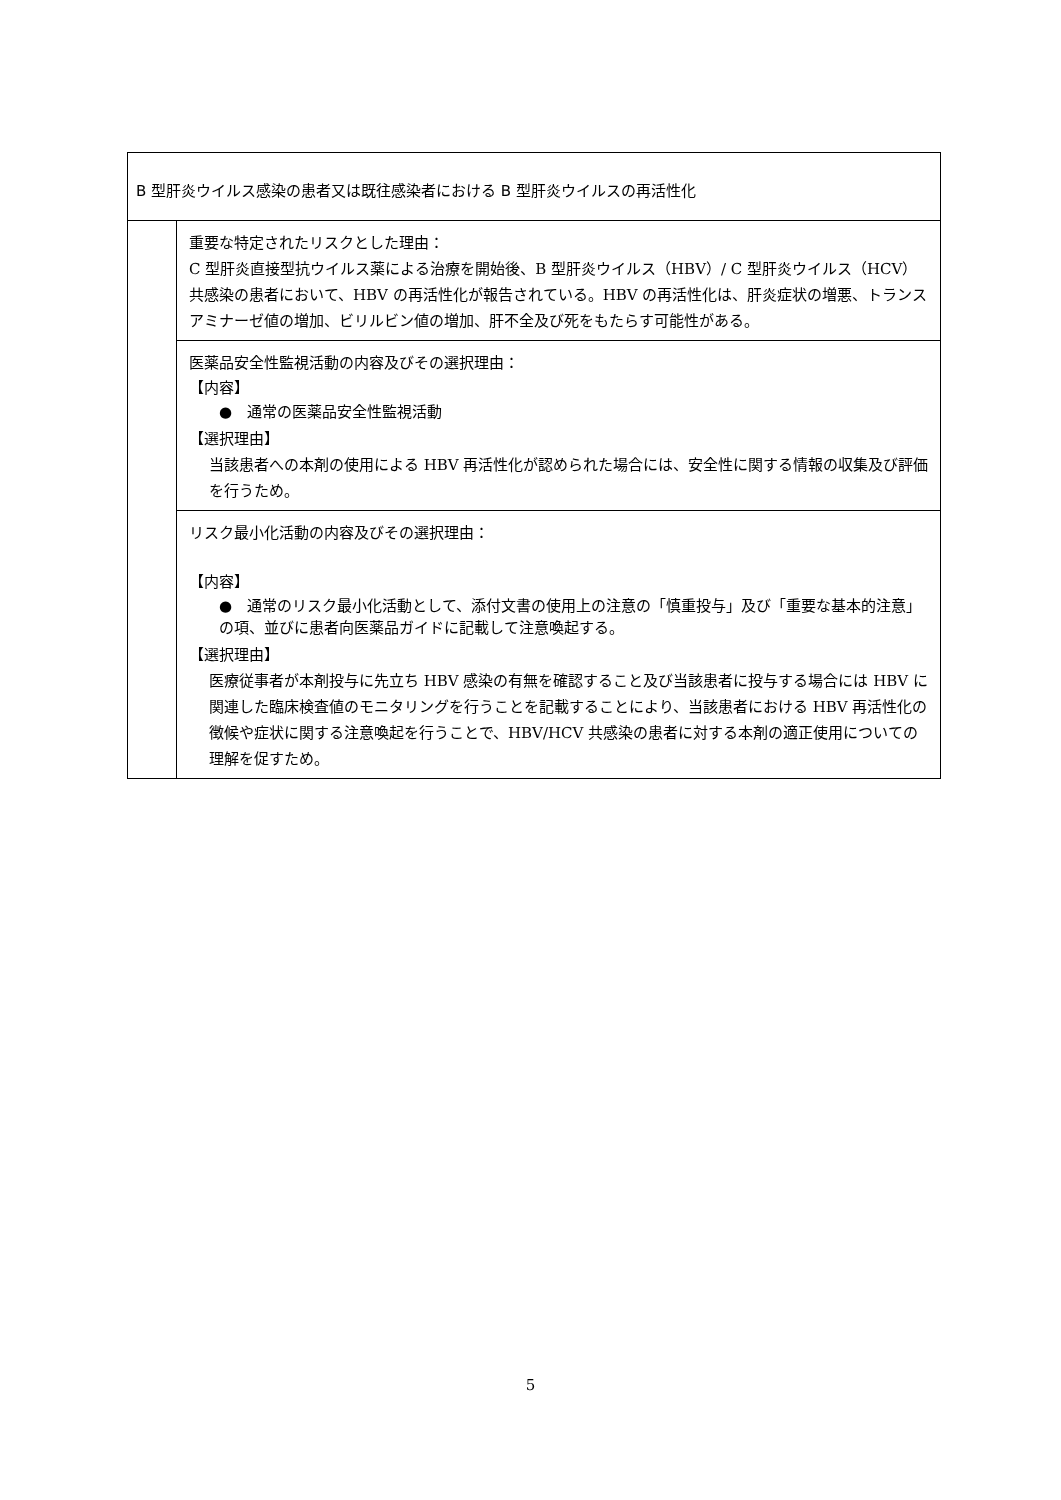| B 型肝炎ウイルス感染の患者又は既往感染者における B 型肝炎ウイルスの再活性化 | |
| | 重要な特定されたリスクとした理由： C 型肝炎直接型抗ウイルス薬による治療を開始後、B 型肝炎ウイルス（HBV）/ C 型肝炎ウイルス（HCV）共感染の患者において、HBV の再活性化が報告されている。HBV の再活性化は、肝炎症状の増悪、トランスアミナーゼ値の増加、ビリルビン値の増加、肝不全及び死をもたらす可能性がある。 |
| | 医薬品安全性監視活動の内容及びその選択理由： 【内容】 ● 通常の医薬品安全性監視活動 【選択理由】 当該患者への本剤の使用による HBV 再活性化が認められた場合には、安全性に関する情報の収集及び評価を行うため。 |
| | リスク最小化活動の内容及びその選択理由： 【内容】 ● 通常のリスク最小化活動として、添付文書の使用上の注意の「慎重投与」及び「重要な基本的注意」の項、並びに患者向医薬品ガイドに記載して注意喚起する。 【選択理由】 医療従事者が本剤投与に先立ち HBV 感染の有無を確認すること及び当該患者に投与する場合には HBV に関連した臨床検査値のモニタリングを行うことを記載することにより、当該患者における HBV 再活性化の徴候や症状に関する注意喚起を行うことで、HBV/HCV 共感染の患者に対する本剤の適正使用についての理解を促すため。 |
5